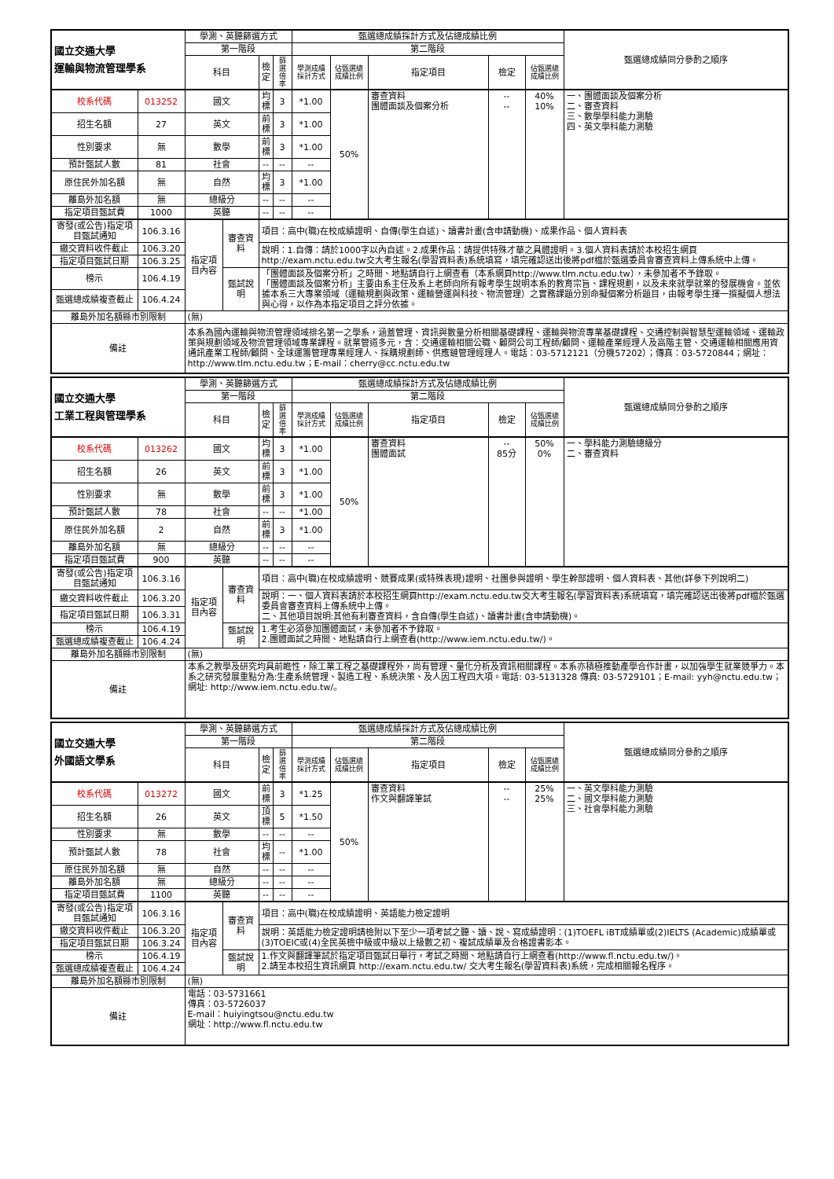| 國立交通大學 運輸與物流管理學系 | | 學測、英聽篩選方式 | | | | 甄選總成績採計方式及佔總成績比例 | | | | | 甄選總成績同分參酌之順序 |
| --- | --- | --- | --- | --- | --- | --- | --- | --- | --- | --- | --- |
| | | 第一階段 | | | | 第二階段 | | | | | |
| | | 科目 | | 檢定 | 篩選 倍率 | 學測成績 採計方式 | 佔甄選總 成績比例 | 指定項目 | 檢定 | 佔甄選總 成績比例 | |
| 校系代碼 | 013252 | 國文 | | 均標 | 3 | *1.00 | 50% | 審查資料 團體面談及個案分析 | -- -- | 40% 10% | 一、團體面談及個案分析 二、審查資料 三、數學學科能力測驗 四、英文學科能力測驗 |
| 招生名額 | 27 | 英文 | | 前標 | 3 | *1.00 | | | | | |
| 性別要求 | 無 | 數學 | | 前標 | 3 | *1.00 | | | | | |
| 預計甄試人數 | 81 | 社會 | | -- | -- | -- | | | | | |
| 原住民外加名額 | 無 | 自然 | | 均標 | 3 | *1.00 | | | | | |
| 離島外加名額 | 無 | 總級分 | | -- | -- | -- | | | | | |
| 指定項目甄試費 | 1000 | 英聽 | | -- | -- | -- | | | | | |
| 寄發(或公告)指定項目甄試通知 | 106.3.16 | 指定項目內容 | 審查資料 | 項目：高中(職)在校成績證明、自傳(學生自述)、讀書計畫(含申請動機)、成果作品、個人資料表 | | | | | | | |
| 繳交資料收件截止 | 106.3.20 | | | 說明：1.自傳：請於1000字以內自述。2.成果作品：請提供特殊才華之具體證明。3.個人資料表請於本校招生網頁http://exam.nctu.edu.tw交大考生報名(學習資料表)系統填寫，填完確認送出後將pdf檔於甄選委員會審查資料上傳系統中上傳。 | | | | | | | |
| 指定項目甄試日期 | 106.3.25 | | | | | | | | | | |
| 榜示 | 106.4.19 | | 甄試說明 | 「團體面談及個案分析」之時間、地點請自行上網查看（本系網頁http://www.tlm.nctu.edu.tw），未參加者不予錄取。 「團體面談及個案分析」主要由系主任及系上老師向所有報考學生說明本系的教育宗旨、課程規劃，以及未來就學就業的發展機會。並依據本系三大專業領域（運輸規劃與政策、運輸營運與科技、物流管理）之實務課題分別命擬個案分析題目，由報考學生擇一撰擬個人想法與心得，以作為本指定項目之評分依據。 | | | | | | | |
| 甄選總成績複查截止 | 106.4.24 | | | | | | | | | | |
| 離島外加名額縣市別限制 | | (無) | | | | | | | | | |
| 備註 | | 本系為國內運輸與物流管理領域排名第一之學系，涵蓋管理、資訊與數量分析相關基礎課程、運輸與物流專業基礎課程、交通控制與智慧型運輸領域、運輸政策與規劃領域及物流管理領域專業課程。就業管道多元，含：交通運輸相關公職、顧問公司工程師/顧問、運輸產業經理人及高階主管、交通運輸相關應用資通訊產業工程師/顧問、全球運籌管理專業經理人、採購規劃師、供應鏈管理經理人。電話：03-5712121（分機57202）；傳真：03-5720844；網址：http://www.tlm.nctu.edu.tw；E-mail：cherry@cc.nctu.edu.tw | | | | | | | | | |
| 國立交通大學 工業工程與管理學系 | | 學測、英聽篩選方式 | | | | 甄選總成績採計方式及佔總成績比例 | | | | | 甄選總成績同分參酌之順序 |
| --- | --- | --- | --- | --- | --- | --- | --- | --- | --- | --- | --- |
| | | 第一階段 | | | | 第二階段 | | | | | |
| | | 科目 | | 檢定 | 篩選 倍率 | 學測成績 採計方式 | 佔甄選總 成績比例 | 指定項目 | 檢定 | 佔甄選總 成績比例 | |
| 校系代碼 | 013262 | 國文 | | 均標 | 3 | *1.00 | 50% | 審查資料 團體面試 | -- 85分 | 50% 0% | 一、學科能力測驗總級分 二、審查資料 |
| 招生名額 | 26 | 英文 | | 前標 | 3 | *1.00 | | | | | |
| 性別要求 | 無 | 數學 | | 前標 | 3 | *1.00 | | | | | |
| 預計甄試人數 | 78 | 社會 | | -- | -- | *1.00 | | | | | |
| 原住民外加名額 | 2 | 自然 | | 前標 | 3 | *1.00 | | | | | |
| 離島外加名額 | 無 | 總級分 | | -- | -- | -- | | | | | |
| 指定項目甄試費 | 900 | 英聽 | | -- | -- | -- | | | | | |
| 寄發(或公告)指定項目甄試通知 | 106.3.16 | 指定項目內容 | 審查資料 | 項目：高中(職)在校成績證明、競賽成果(或特殊表現)證明、社團參與證明、學生幹部證明、個人資料表、其他(詳參下列說明二) | | | | | | | |
| 繳交資料收件截止 | 106.3.20 | | | 說明：一、個人資料表請於本校招生網頁http://exam.nctu.edu.tw交大考生報名(學習資料表)系統填寫，填完確認送出後將pdf檔於甄選委員會審查資料上傳系統中上傳。 二、其他項目說明:其他有利審查資料，含自傳(學生自述)、讀書計畫(含申請動機)。 | | | | | | | |
| 指定項目甄試日期 | 106.3.31 | | | | | | | | | | |
| 榜示 | 106.4.19 | | 甄試說明 | 1.考生必須參加團體面試，未參加者不予錄取。 2.團體面試之時間、地點請自行上網查看(http://www.iem.nctu.edu.tw/)。 | | | | | | | |
| 甄選總成績複查截止 | 106.4.24 | | | | | | | | | | |
| 離島外加名額縣市別限制 | | (無) | | | | | | | | | |
| 備註 | | 本系之教學及研究均具前瞻性，除工業工程之基礎課程外，尚有管理、量化分析及資訊相關課程。本系亦積極推動產學合作計畫，以加強學生就業競爭力。本系之研究發展重點分為:生產系統管理、製造工程、系統決策、及人因工程四大項。電話: 03-5131328 傳真: 03-5729101；E-mail: yyh@nctu.edu.tw；網址: http://www.iem.nctu.edu.tw/。 | | | | | | | | | |
| 國立交通大學 外國語文學系 | | 學測、英聽篩選方式 | | | | 甄選總成績採計方式及佔總成績比例 | | | | | 甄選總成績同分參酌之順序 |
| --- | --- | --- | --- | --- | --- | --- | --- | --- | --- | --- | --- |
| | | 第一階段 | | | | 第二階段 | | | | | |
| | | 科目 | | 檢定 | 篩選 倍率 | 學測成績 採計方式 | 佔甄選總 成績比例 | 指定項目 | 檢定 | 佔甄選總 成績比例 | |
| 校系代碼 | 013272 | 國文 | | 前標 | 3 | *1.25 | 50% | 審查資料 作文與翻譯筆試 | -- -- | 25% 25% | 一、英文學科能力測驗 二、國文學科能力測驗 三、社會學科能力測驗 |
| 招生名額 | 26 | 英文 | | 頂標 | 5 | *1.50 | | | | | |
| 性別要求 | 無 | 數學 | | -- | -- | -- | | | | | |
| 預計甄試人數 | 78 | 社會 | | 均標 | -- | *1.00 | | | | | |
| 原住民外加名額 | 無 | 自然 | | -- | -- | -- | | | | | |
| 離島外加名額 | 無 | 總級分 | | -- | -- | -- | | | | | |
| 指定項目甄試費 | 1100 | 英聽 | | -- | -- | -- | | | | | |
| 寄發(或公告)指定項目甄試通知 | 106.3.16 | 指定項目內容 | 審查資料 | 項目：高中(職)在校成績證明、英語能力檢定證明 | | | | | | | |
| 繳交資料收件截止 | 106.3.20 | | | 說明：英語能力檢定證明請檢附以下至少一項考試之聽、讀、說、寫成績證明：(1)TOEFL iBT成績單或(2)IELTS (Academic)成績單或(3)TOEIC或(4)全民英檢中級或中級以上級數之初、複試成績單及合格證書影本。 | | | | | | | |
| 指定項目甄試日期 | 106.3.24 | | | | | | | | | | |
| 榜示 | 106.4.19 | | 甄試說明 | 1.作文與翻譯筆試於指定項目甄試日舉行，考試之時間、地點請自行上網查看(http://www.fl.nctu.edu.tw/)。 2.請至本校招生資訊網頁 http://exam.nctu.edu.tw/ 交大考生報名(學習資料表)系統，完成相關報名程序。 | | | | | | | |
| 甄選總成績複查截止 | 106.4.24 | | | | | | | | | | |
| 離島外加名額縣市別限制 | | (無) | | | | | | | | | |
| 備註 | | 電話：03-5731661 傳真：03-5726037 E-mail：huiyingtsou@nctu.edu.tw 網址：http://www.fl.nctu.edu.tw | | | | | | | | | |